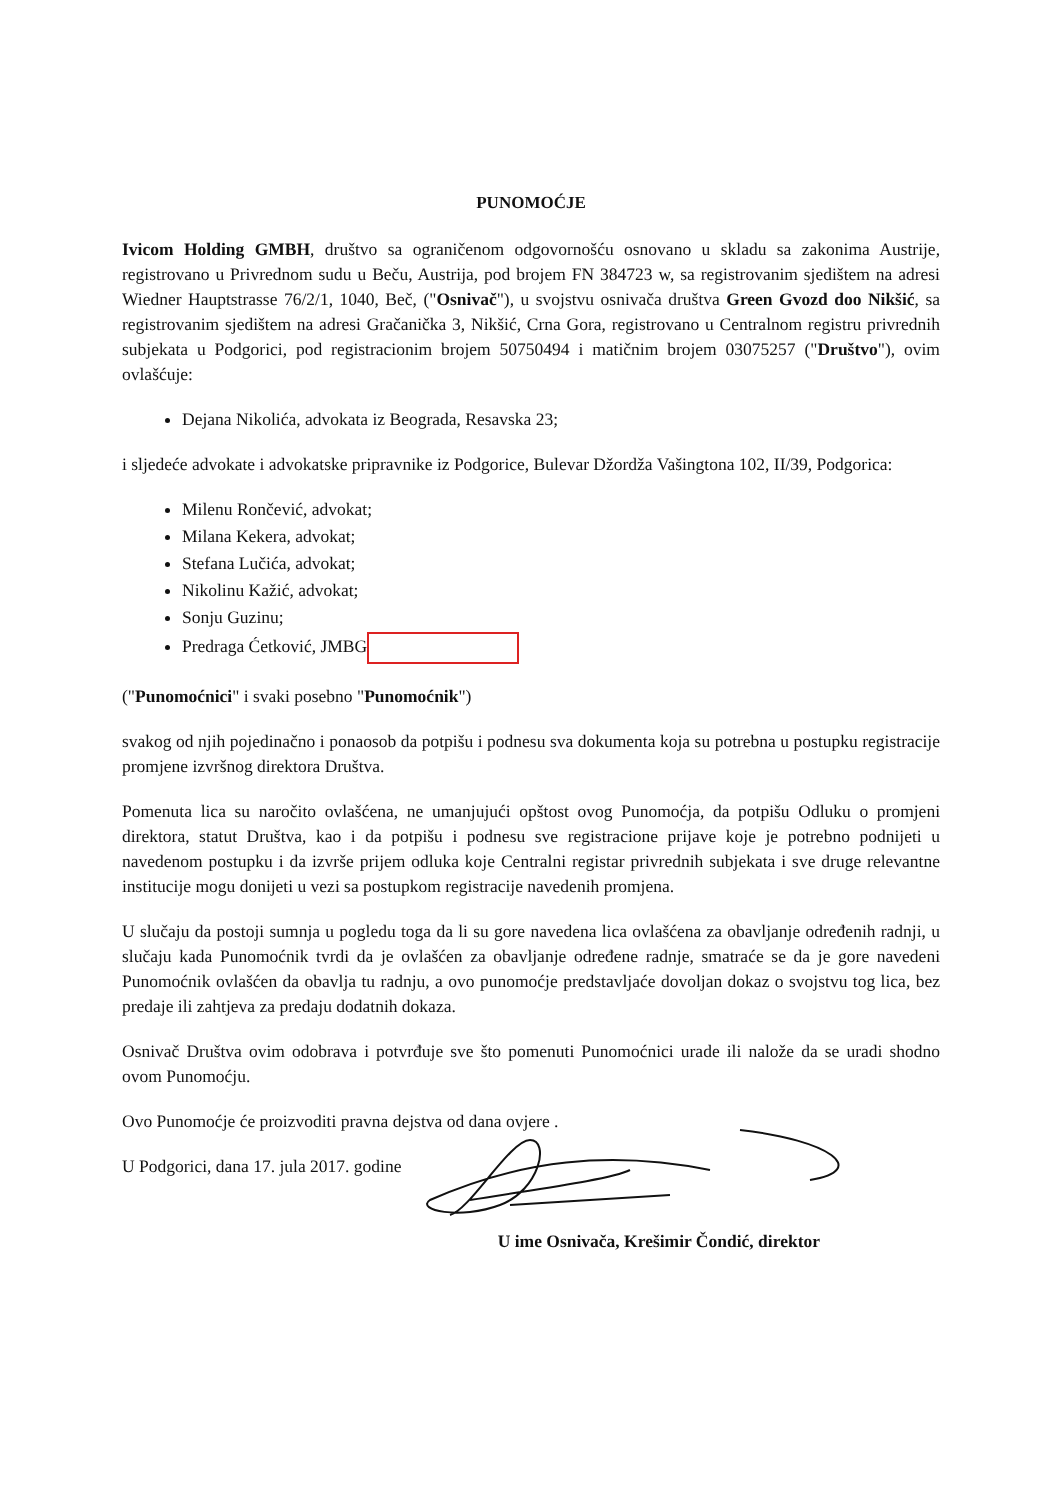PUNOMOĆJE
Ivicom Holding GMBH, društvo sa ograničenom odgovornošću osnovano u skladu sa zakonima Austrije, registrovano u Privrednom sudu u Beču, Austrija, pod brojem FN 384723 w, sa registrovanim sjedištem na adresi Wiedner Hauptstrasse 76/2/1, 1040, Beč, ("Osnivač"), u svojstvu osnivača društva Green Gvozd doo Nikšić, sa registrovanim sjedištem na adresi Gračanička 3, Nikšić, Crna Gora, registrovano u Centralnom registru privrednih subjekata u Podgorici, pod registracionim brojem 50750494 i matičnim brojem 03075257 ("Društvo"), ovim ovlašćuje:
Dejana Nikolića, advokata iz Beograda, Resavska 23;
i sljedeće advokate i advokatske pripravnike iz Podgorice, Bulevar Džordža Vašingtona 102, II/39, Podgorica:
Milenu Rončević, advokat;
Milana Kekera, advokat;
Stefana Lučića, advokat;
Nikolinu Kažić, advokat;
Sonju Guzinu;
Predraga Ćetković, JMBG
("Punomoćnici" i svaki posebno "Punomoćnik")
svakog od njih pojedinačno i ponaosob da potpišu i podnesu sva dokumenta koja su potrebna u postupku registracije promjene izvršnog direktora Društva.
Pomenuta lica su naročito ovlašćena, ne umanjujući opštost ovog Punomoćja, da potpišu Odluku o promjeni direktora, statut Društva, kao i da potpišu i podnesu sve registracione prijave koje je potrebno podnijeti u navedenom postupku i da izvrše prijem odluka koje Centralni registar privrednih subjekata i sve druge relevantne institucije mogu donijeti u vezi sa postupkom registracije navedenih promjena.
U slučaju da postoji sumnja u pogledu toga da li su gore navedena lica ovlašćena za obavljanje određenih radnji, u slučaju kada Punomoćnik tvrdi da je ovlašćen za obavljanje određene radnje, smatraće se da je gore navedeni Punomoćnik ovlašćen da obavlja tu radnju, a ovo punomoćje predstavljaće dovoljan dokaz o svojstvu tog lica, bez predaje ili zahtjeva za predaju dodatnih dokaza.
Osnivač Društva ovim odobrava i potvrđuje sve što pomenuti Punomoćnici urade ili naložе da se uradi shodno ovom Punomoćju.
Ovo Punomoćje će proizvoditi pravna dejstva od dana ovjere .
U Podgorici, dana 17. jula 2017. godine
U ime Osnivača, Krešimir Čondić, direktor